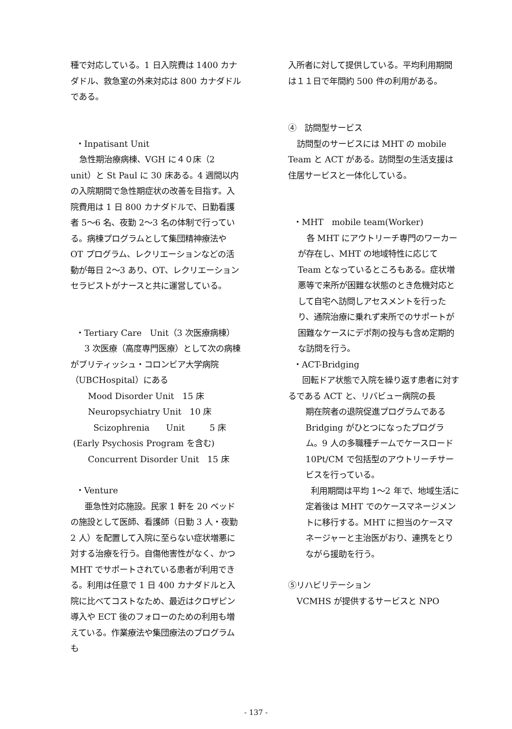種で対応している。1 日入院費は 1400 カナダドル、救急室の外来対応は 800 カナダドルである。
・Inpatisant Unit
急性期治療病棟、VGH に４０床（2 unit）と St Paul に 30 床ある。4 週間以内の入院期間で急性期症状の改善を目指す。入院費用は 1 日 800 カナダドルで、日勤看護者 5～6 名、夜勤 2～3 名の体制で行っている。病棟プログラムとして集団精神療法や OT プログラム、レクリエーションなどの活動が毎日 2～3 あり、OT、レクリエーションセラピストがナースと共に運営している。
・Tertiary Care　Unit（3 次医療病棟）
3 次医療（高度専門医療）として次の病棟がブリティッシュ・コロンビア大学病院（UBCHospital）にある
Mood Disorder Unit　15 床
Neuropsychiatry Unit　10 床
Scizophrenia　　Unit　　　5 床
(Early Psychosis Program を含む)
Concurrent Disorder Unit　15 床
・Venture
亜急性対応施設。民家 1 軒を 20 ベッドの施設として医師、看護師（日勤 3 人・夜勤 2 人）を配置して入院に至らない症状増悪に対する治療を行う。自傷他害性がなく、かつ MHT でサポートされている患者が利用できる。利用は任意で 1 日 400 カナダドルと入院に比べてコストなため、最近はクロザピン導入や ECT 後のフォローのための利用も増えている。作業療法や集団療法のプログラムも
入所者に対して提供している。平均利用期間は１１日で年間約 500 件の利用がある。
④　訪問型サービス
訪問型のサービスには MHT の mobile Team と ACT がある。訪問型の生活支援は住居サービスと一体化している。
・MHT　mobile team(Worker)
各 MHT にアウトリーチ専門のワーカーが存在し、MHT の地域特性に応じて Team となっているところもある。症状増悪等で来所が困難な状態のとき危機対応として自宅へ訪問しアセスメントを行ったり、通院治療に乗れず来所でのサポートが困難なケースにデポ剤の投与も含め定期的な訪問を行う。
・ACT-Bridging
回転ドア状態で入院を繰り返す患者に対するである ACT と、リバビュー病院の長
期在院者の退院促進プログラムである Bridging がひとつになったプログラム。9 人の多職種チームでケースロード 10Pt/CM で包括型のアウトリーチサービスを行っている。
利用期間は平均 1～2 年で、地域生活に定着後は MHT でのケースマネージメントに移行する。MHT に担当のケースマネージャーと主治医がおり、連携をとりながら援助を行う。
⑤リハビリテーション
VCMHS が提供するサービスと NPO
- 137 -